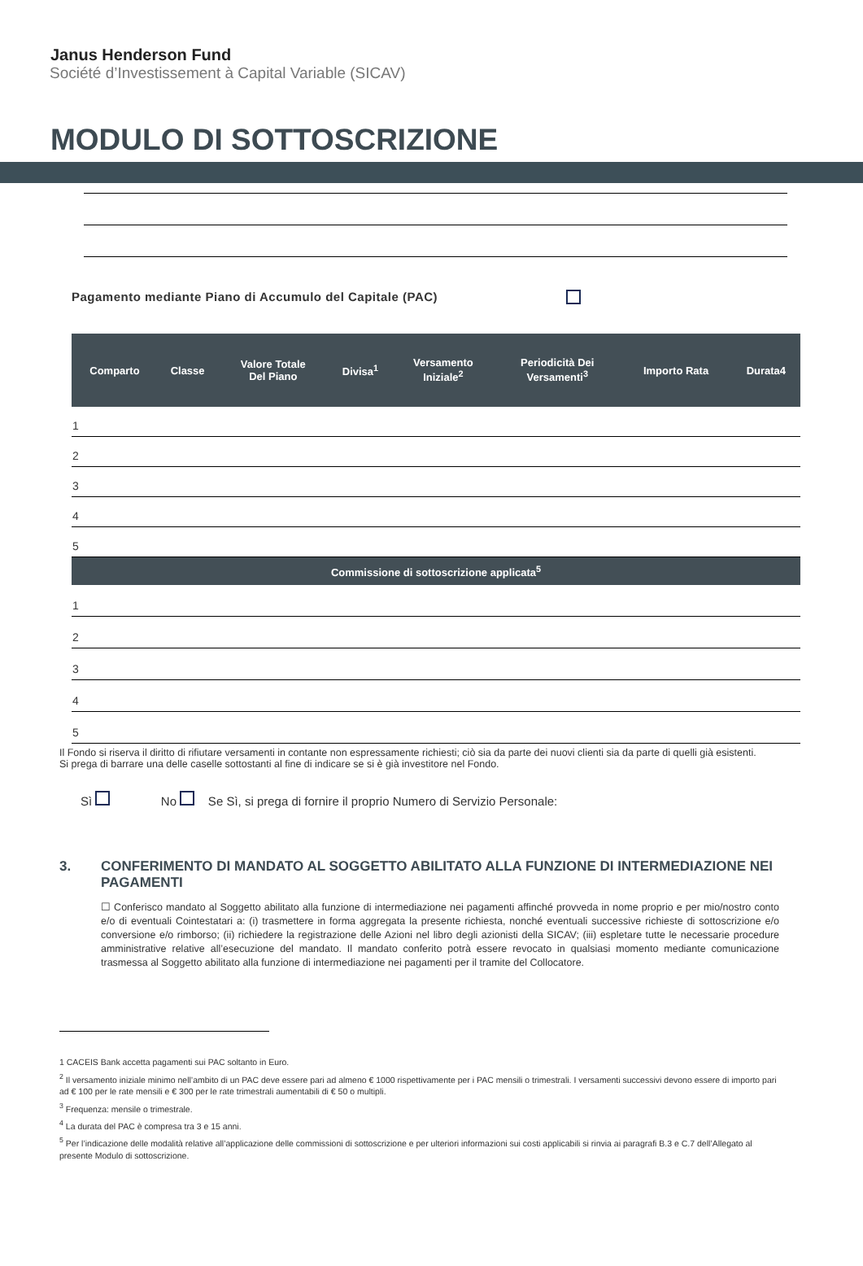Janus Henderson Fund
Société d’Investissement à Capital Variable (SICAV)
MODULO DI SOTTOSCRIZIONE
Pagamento mediante Piano di Accumulo del Capitale (PAC)
| Comparto | Classe | Valore Totale Del Piano | Divisa<sup>1</sup> | Versamento Iniziale<sup>2</sup> | Periodicità Dei Versamenti<sup>3</sup> | Importo Rata | Durata4 |
| --- | --- | --- | --- | --- | --- | --- | --- |
| 1 | | | | | | | |
| 2 | | | | | | | |
| 3 | | | | | | | |
| 4 | | | | | | | |
| 5 | | | | | | | |
| Commissione di sottoscrizione applicata<sup>5</sup> | | | | | | | |
| 1 | | | | | | | |
| 2 | | | | | | | |
| 3 | | | | | | | |
| 4 | | | | | | | |
| 5 | | | | | | | |
Il Fondo si riserva il diritto di rifiutare versamenti in contante non espressamente richiesti; ciò sia da parte dei nuovi clienti sia da parte di quelli già esistenti.
Si prega di barrare una delle caselle sottostanti al fine di indicare se si è già investitore nel Fondo.
Sì No Se Sì, si prega di fornire il proprio Numero di Servizio Personale:
3. CONFERIMENTO DI MANDATO AL SOGGETTO ABILITATO ALLA FUNZIONE DI INTERMEDIAZIONE NEI PAGAMENTI
☐ Conferisco mandato al Soggetto abilitato alla funzione di intermediazione nei pagamenti affinché provveda in nome proprio e per mio/nostro conto e/o di eventuali Cointestatari a: (i) trasmettere in forma aggregata la presente richiesta, nonché eventuali successive richieste di sottoscrizione e/o conversione e/o rimborso; (ii) richiedere la registrazione delle Azioni nel libro degli azionisti della SICAV; (iii) espletare tutte le necessarie procedure amministrative relative all’esecuzione del mandato. Il mandato conferito potrà essere revocato in qualsiasi momento mediante comunicazione trasmessa al Soggetto abilitato alla funzione di intermediazione nei pagamenti per il tramite del Collocatore.
1 CACEIS Bank accetta pagamenti sui PAC soltanto in Euro.
<sup>2</sup> Il versamento iniziale minimo nell’ambito di un PAC deve essere pari ad almeno € 1000 rispettivamente per i PAC mensili o trimestrali. I versamenti successivi devono essere di importo pari ad € 100 per le rate mensili e € 300 per le rate trimestrali aumentabili di € 50 o multipli.
<sup>3</sup> Frequenza: mensile o trimestrale.
<sup>4</sup> La durata del PAC è compresa tra 3 e 15 anni.
<sup>5</sup> Per l’indicazione delle modalità relative all’applicazione delle commissioni di sottoscrizione e per ulteriori informazioni sui costi applicabili si rinvia ai paragrafi B.3 e C.7 dell’Allegato al presente Modulo di sottoscrizione.